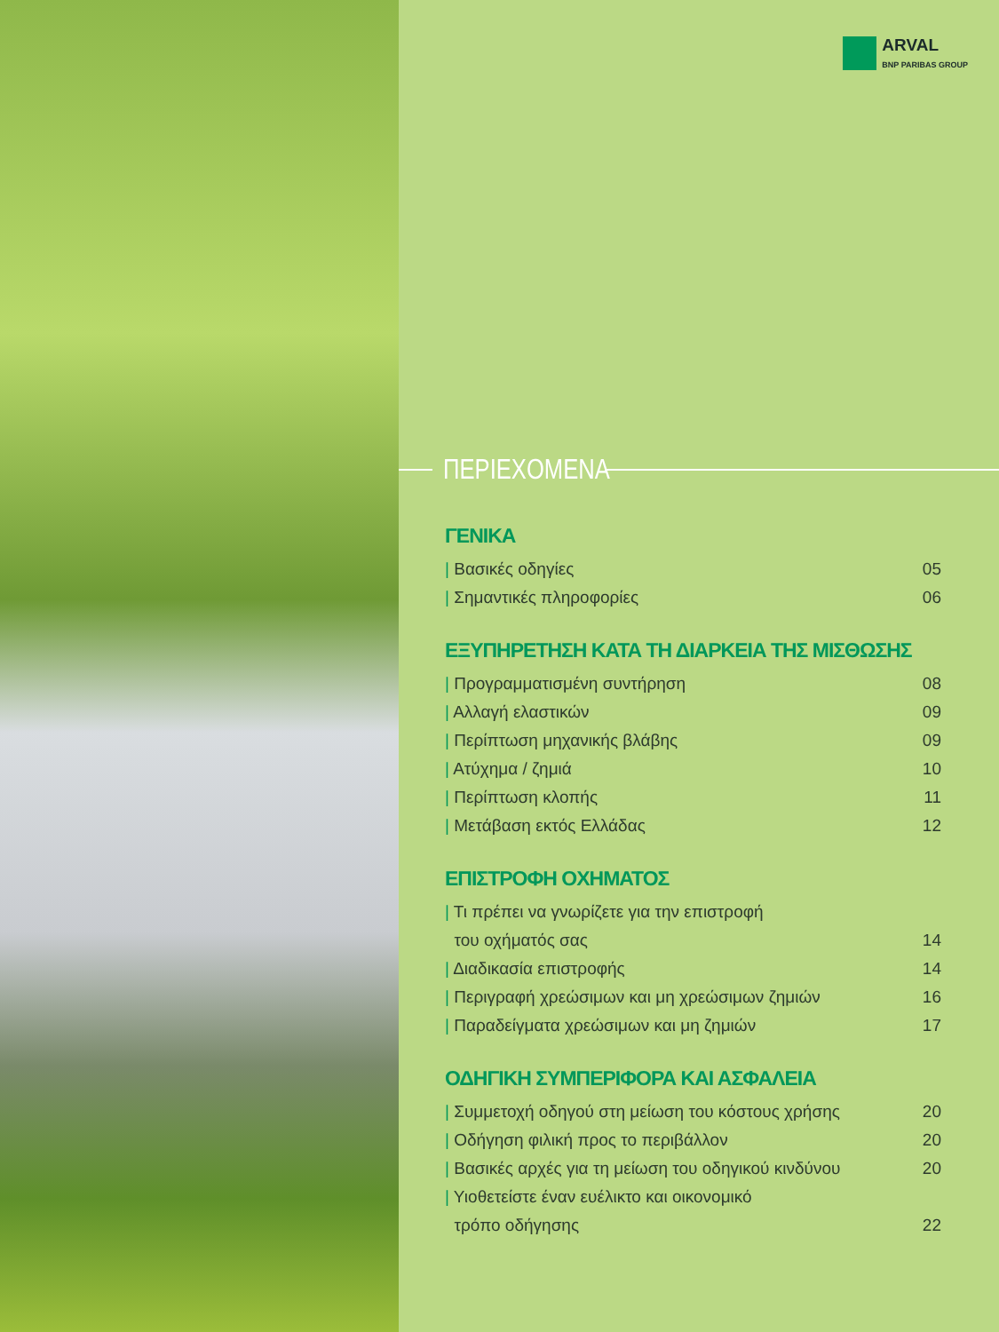ARVAL
BNP PARIBAS GROUP
ΠΕΡΙΕΧΟΜΕΝΑ
ΓΕΝΙΚΑ
| Βασικές οδηγίες 05
| Σημαντικές πληροφορίες 06
ΕΞΥΠΗΡΕΤΗΣΗ ΚΑΤΑ ΤΗ ΔΙΑΡΚΕΙΑ ΤΗΣ ΜΙΣΘΩΣΗΣ
| Προγραμματισμένη συντήρηση 08
| Αλλαγή ελαστικών 09
| Περίπτωση μηχανικής βλάβης 09
| Ατύχημα / ζημιά 10
| Περίπτωση κλοπής 11
| Μετάβαση εκτός Ελλάδας 12
ΕΠΙΣΤΡΟΦΗ ΟΧΗΜΑΤΟΣ
| Τι πρέπει να γνωρίζετε για την επιστροφή
του οχήματός σας
14
| Διαδικασία επιστροφής 14
| Περιγραφή χρεώσιμων και μη χρεώσιμων ζημιών
16
| Παραδείγματα χρεώσιμων και μη ζημιών
17
ΟΔΗΓΙΚΗ ΣΥΜΠΕΡΙΦΟΡΑ ΚΑΙ ΑΣΦΑΛΕΙΑ
| Συμμετοχή οδηγού στη μείωση του κόστους χρήσης
20
| Οδήγηση φιλική προς το περιβάλλον
20
| Βασικές αρχές για τη μείωση του οδηγικού κινδύνου
20
| Υιοθετείστε έναν ευέλικτο και οικονομικό
τρόπο οδήγησης
22